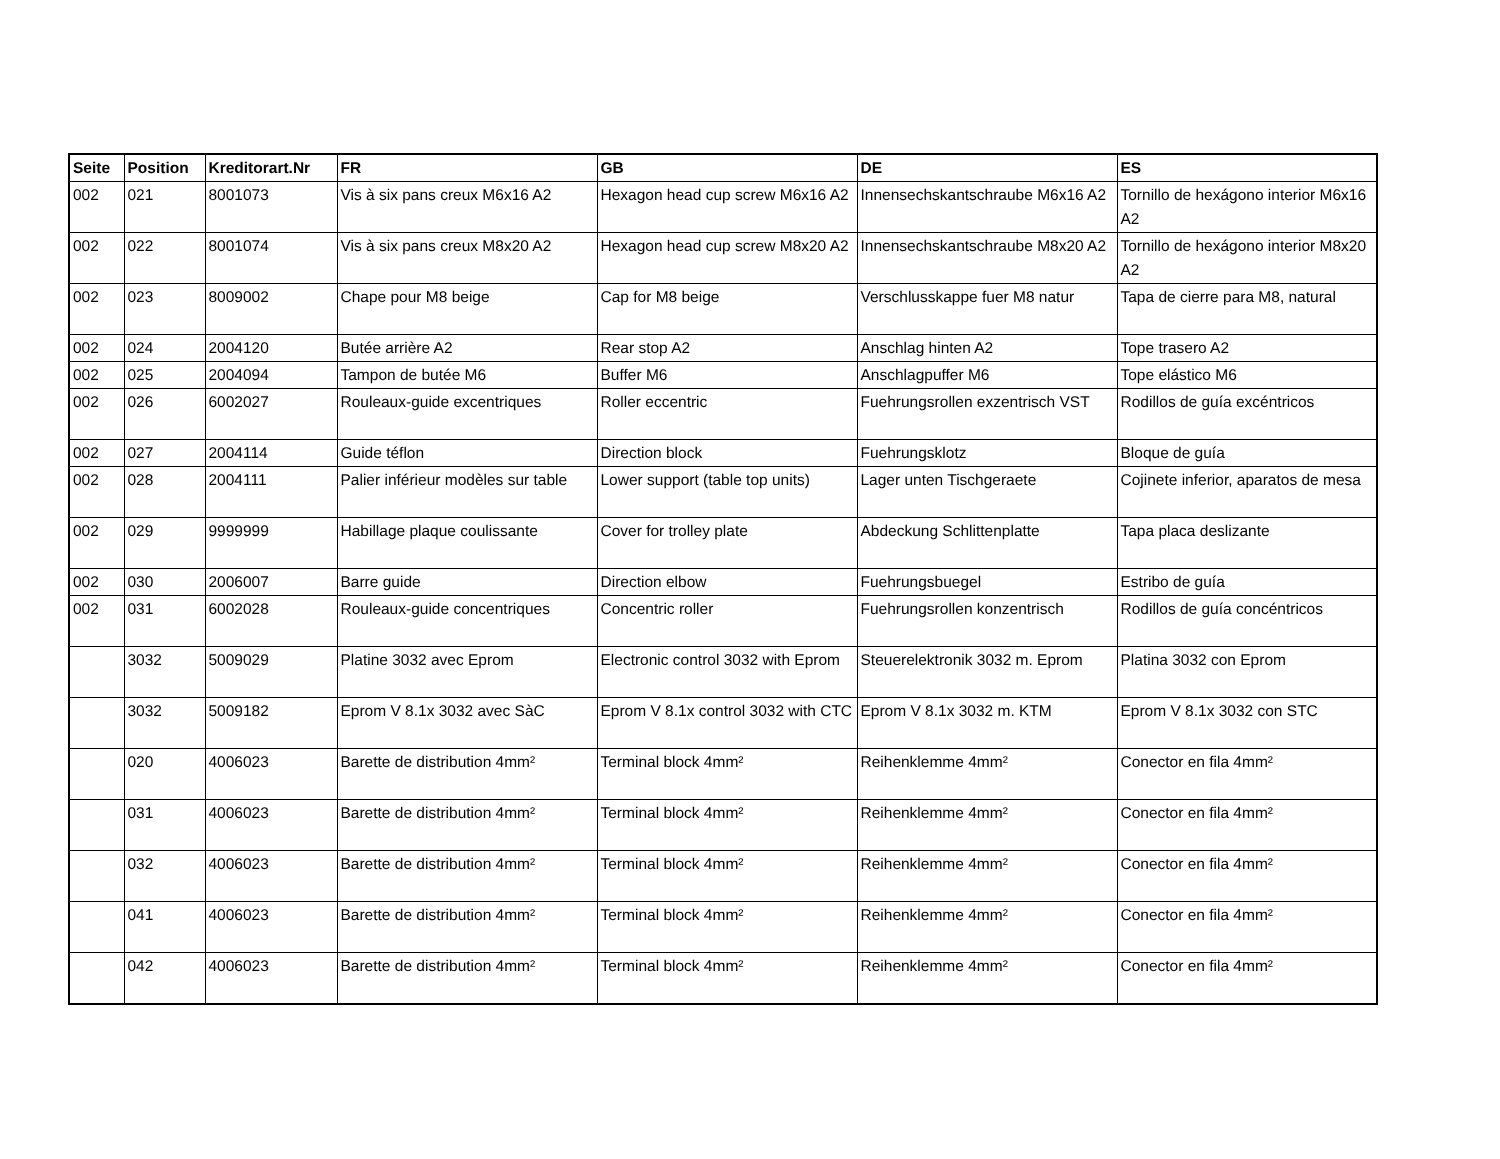| Seite | Position | Kreditorart.Nr | FR | GB | DE | ES |
| --- | --- | --- | --- | --- | --- | --- |
| 002 | 021 | 8001073 | Vis à six pans creux M6x16 A2 | Hexagon head cup screw M6x16 A2 | Innensechskantschraube M6x16 A2 | Tornillo de hexágono interior M6x16 A2 |
| 002 | 022 | 8001074 | Vis à six pans creux M8x20 A2 | Hexagon head cup screw M8x20 A2 | Innensechskantschraube M8x20 A2 | Tornillo de hexágono interior M8x20 A2 |
| 002 | 023 | 8009002 | Chape pour M8 beige | Cap for M8 beige | Verschlusskappe fuer M8 natur | Tapa de cierre para M8, natural |
| 002 | 024 | 2004120 | Butée arrière A2 | Rear stop A2 | Anschlag hinten A2 | Tope trasero A2 |
| 002 | 025 | 2004094 | Tampon de butée M6 | Buffer M6 | Anschlagpuffer M6 | Tope elástico M6 |
| 002 | 026 | 6002027 | Rouleaux-guide excentriques | Roller eccentric | Fuehrungsrollen exzentrisch VST | Rodillos de guía excéntricos |
| 002 | 027 | 2004114 | Guide téflon | Direction block | Fuehrungsklotz | Bloque de guía |
| 002 | 028 | 2004111 | Palier inférieur modèles sur table | Lower support (table top units) | Lager unten Tischgeraete | Cojinete inferior, aparatos de mesa |
| 002 | 029 | 9999999 | Habillage plaque coulissante | Cover for trolley plate | Abdeckung Schlittenplatte | Tapa placa deslizante |
| 002 | 030 | 2006007 | Barre guide | Direction elbow | Fuehrungsbuegel | Estribo de guía |
| 002 | 031 | 6002028 | Rouleaux-guide concentriques | Concentric roller | Fuehrungsrollen konzentrisch | Rodillos de guía concéntricos |
| | 3032 | 5009029 | Platine 3032 avec Eprom | Electronic control 3032 with Eprom | Steuerelektronik 3032 m. Eprom | Platina 3032 con Eprom |
| | 3032 | 5009182 | Eprom V 8.1x 3032 avec SàC | Eprom V 8.1x control 3032 with CTC | Eprom V 8.1x 3032 m. KTM | Eprom V 8.1x 3032 con STC |
| | 020 | 4006023 | Barette de distribution 4mm² | Terminal block 4mm² | Reihenklemme 4mm² | Conector en fila 4mm² |
| | 031 | 4006023 | Barette de distribution 4mm² | Terminal block 4mm² | Reihenklemme 4mm² | Conector en fila 4mm² |
| | 032 | 4006023 | Barette de distribution 4mm² | Terminal block 4mm² | Reihenklemme 4mm² | Conector en fila 4mm² |
| | 041 | 4006023 | Barette de distribution 4mm² | Terminal block 4mm² | Reihenklemme 4mm² | Conector en fila 4mm² |
| | 042 | 4006023 | Barette de distribution 4mm² | Terminal block 4mm² | Reihenklemme 4mm² | Conector en fila 4mm² |